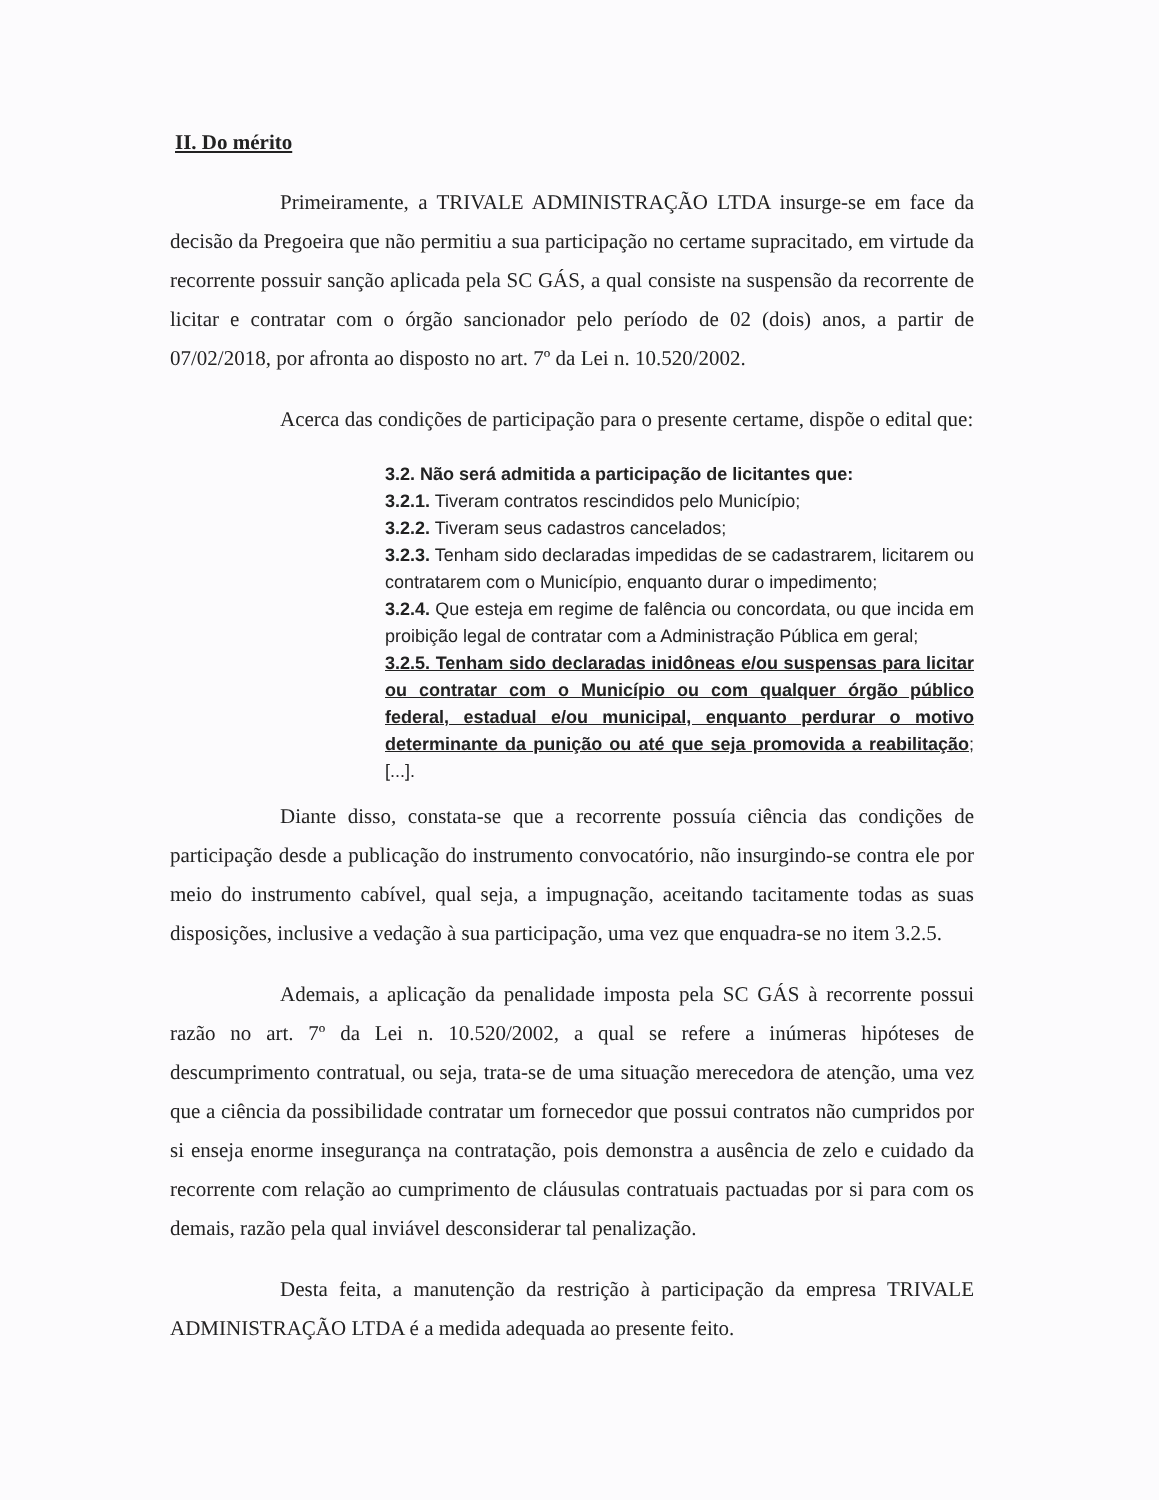II. Do mérito
Primeiramente, a TRIVALE ADMINISTRAÇÃO LTDA insurge-se em face da decisão da Pregoeira que não permitiu a sua participação no certame supracitado, em virtude da recorrente possuir sanção aplicada pela SC GÁS, a qual consiste na suspensão da recorrente de licitar e contratar com o órgão sancionador pelo período de 02 (dois) anos, a partir de 07/02/2018, por afronta ao disposto no art. 7º da Lei n. 10.520/2002.
Acerca das condições de participação para o presente certame, dispõe o edital que:
3.2. Não será admitida a participação de licitantes que:
3.2.1. Tiveram contratos rescindidos pelo Município;
3.2.2. Tiveram seus cadastros cancelados;
3.2.3. Tenham sido declaradas impedidas de se cadastrarem, licitarem ou contratarem com o Município, enquanto durar o impedimento;
3.2.4. Que esteja em regime de falência ou concordata, ou que incida em proibição legal de contratar com a Administração Pública em geral;
3.2.5. Tenham sido declaradas inidôneas e/ou suspensas para licitar ou contratar com o Município ou com qualquer órgão público federal, estadual e/ou municipal, enquanto perdurar o motivo determinante da punição ou até que seja promovida a reabilitação; [...].
Diante disso, constata-se que a recorrente possuía ciência das condições de participação desde a publicação do instrumento convocatório, não insurgindo-se contra ele por meio do instrumento cabível, qual seja, a impugnação, aceitando tacitamente todas as suas disposições, inclusive a vedação à sua participação, uma vez que enquadra-se no item 3.2.5.
Ademais, a aplicação da penalidade imposta pela SC GÁS à recorrente possui razão no art. 7º da Lei n. 10.520/2002, a qual se refere a inúmeras hipóteses de descumprimento contratual, ou seja, trata-se de uma situação merecedora de atenção, uma vez que a ciência da possibilidade contratar um fornecedor que possui contratos não cumpridos por si enseja enorme insegurança na contratação, pois demonstra a ausência de zelo e cuidado da recorrente com relação ao cumprimento de cláusulas contratuais pactuadas por si para com os demais, razão pela qual inviável desconsiderar tal penalização.
Desta feita, a manutenção da restrição à participação da empresa TRIVALE ADMINISTRAÇÃO LTDA é a medida adequada ao presente feito.